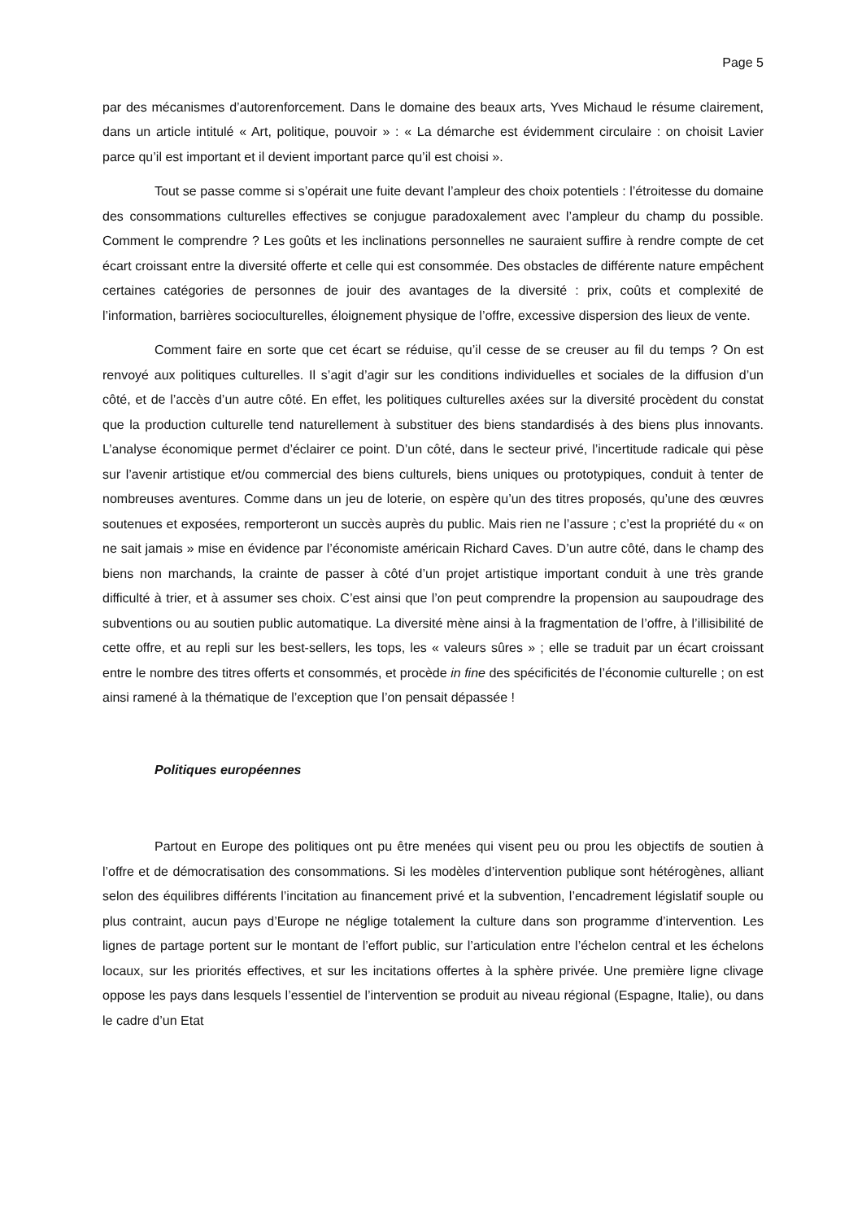Page 5
par des mécanismes d’autorenforcement. Dans le domaine des beaux arts, Yves Michaud le résume clairement, dans un article intitulé « Art, politique, pouvoir » : « La démarche est évidemment circulaire : on choisit Lavier parce qu’il est important et il devient important parce qu’il est choisi ».
Tout se passe comme si s’opérait une fuite devant l’ampleur des choix potentiels : l’étroitesse du domaine des consommations culturelles effectives se conjugue paradoxalement avec l’ampleur du champ du possible. Comment le comprendre ? Les goûts et les inclinations personnelles ne sauraient suffire à rendre compte de cet écart croissant entre la diversité offerte et celle qui est consommée. Des obstacles de différente nature empêchent certaines catégories de personnes de jouir des avantages de la diversité : prix, coûts et complexité de l’information, barrières socioculturelles, éloignement physique de l’offre, excessive dispersion des lieux de vente.
Comment faire en sorte que cet écart se réduise, qu’il cesse de se creuser au fil du temps ? On est renvoyé aux politiques culturelles. Il s’agit d’agir sur les conditions individuelles et sociales de la diffusion d’un côté, et de l’accès d’un autre côté. En effet, les politiques culturelles axées sur la diversité procèdent du constat que la production culturelle tend naturellement à substituer des biens standardisés à des biens plus innovants. L’analyse économique permet d’éclairer ce point. D’un côté, dans le secteur privé, l’incertitude radicale qui pèse sur l’avenir artistique et/ou commercial des biens culturels, biens uniques ou prototypiques, conduit à tenter de nombreuses aventures. Comme dans un jeu de loterie, on espère qu’un des titres proposés, qu’une des œuvres soutenues et exposées, remporteront un succès auprès du public. Mais rien ne l’assure ; c’est la propriété du « on ne sait jamais » mise en évidence par l’économiste américain Richard Caves. D’un autre côté, dans le champ des biens non marchands, la crainte de passer à côté d’un projet artistique important conduit à une très grande difficulté à trier, et à assumer ses choix. C’est ainsi que l’on peut comprendre la propension au saupoudrage des subventions ou au soutien public automatique. La diversité mène ainsi à la fragmentation de l’offre, à l’illisibilité de cette offre, et au repli sur les best-sellers, les tops, les « valeurs sûres » ; elle se traduit par un écart croissant entre le nombre des titres offerts et consommés, et procède in fine des spécificités de l’économie culturelle ; on est ainsi ramené à la thématique de l’exception que l’on pensait dépassée !
Politiques européennes
Partout en Europe des politiques ont pu être menées qui visent peu ou prou les objectifs de soutien à l’offre et de démocratisation des consommations. Si les modèles d’intervention publique sont hétérogènes, alliant selon des équilibres différents l’incitation au financement privé et la subvention, l’encadrement législatif souple ou plus contraint, aucun pays d’Europe ne néglige totalement la culture dans son programme d’intervention. Les lignes de partage portent sur le montant de l’effort public, sur l’articulation entre l’échelon central et les échelons locaux, sur les priorités effectives, et sur les incitations offertes à la sphère privée. Une première ligne clivage oppose les pays dans lesquels l’essentiel de l’intervention se produit au niveau régional (Espagne, Italie), ou dans le cadre d’un Etat